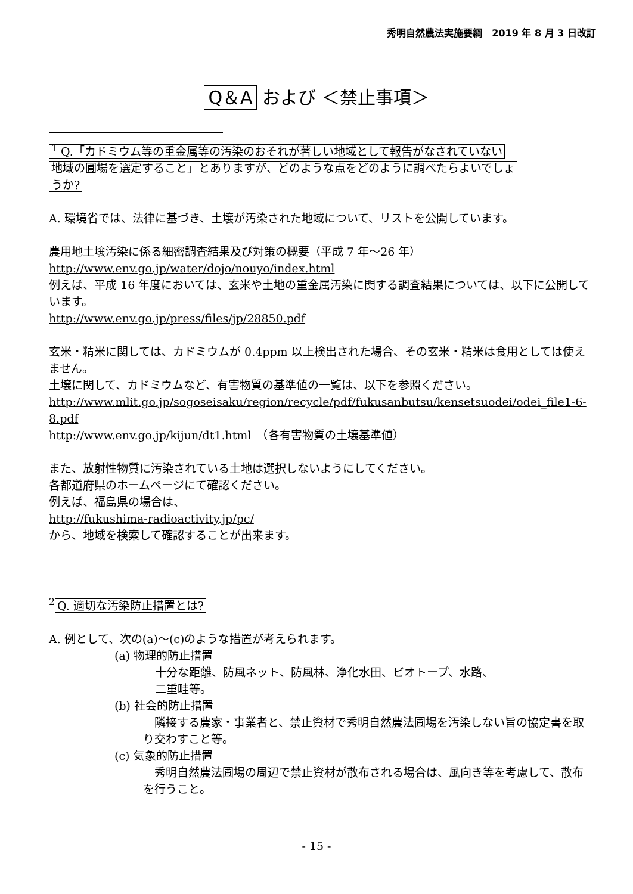秀明自然農法実施要綱　2019 年 8 月 3 日改訂
Q＆A および ＜禁止事項＞
<sup>1</sup> Q.「カドミウム等の重金属等の汚染のおそれが著しい地域として報告がなされていない
地域の圃場を選定すること」とありますが、どのような点をどのように調べたらよいでしょ
うか?
A. 環境省では、法律に基づき、土壌が汚染された地域について、リストを公開しています。
農用地土壌汚染に係る細密調査結果及び対策の概要（平成 7 年～26 年）
http://www.env.go.jp/water/dojo/nouyo/index.html
例えば、平成 16 年度においては、玄米や土地の重金属汚染に関する調査結果については、以下に公開しています。
http://www.env.go.jp/press/files/jp/28850.pdf
玄米・精米に関しては、カドミウムが 0.4ppm 以上検出された場合、その玄米・精米は食用としては使えません。
土壌に関して、カドミウムなど、有害物質の基準値の一覧は、以下を参照ください。
http://www.mlit.go.jp/sogoseisaku/region/recycle/pdf/fukusanbutsu/kensetsuodei/odei_file1-6-8.pdf
http://www.env.go.jp/kijun/dt1.html　（各有害物質の土壌基準値）
また、放射性物質に汚染されている土地は選択しないようにしてください。
各都道府県のホームページにて確認ください。
例えば、福島県の場合は、
http://fukushima-radioactivity.jp/pc/
から、地域を検索して確認することが出来ます。
<sup>2</sup> Q. 適切な汚染防止措置とは?
A. 例として、次の(a)～(c)のような措置が考えられます。
(a) 物理的防止措置
十分な距離、防風ネット、防風林、浄化水田、ビオトープ、水路、
二重畦等。
(b) 社会的防止措置
　隣接する農家・事業者と、禁止資材で秀明自然農法圃場を汚染しない旨の協定書を取り交わすこと等。
(c) 気象的防止措置
　秀明自然農法圃場の周辺で禁止資材が散布される場合は、風向き等を考慮して、散布を行うこと。
- 15 -